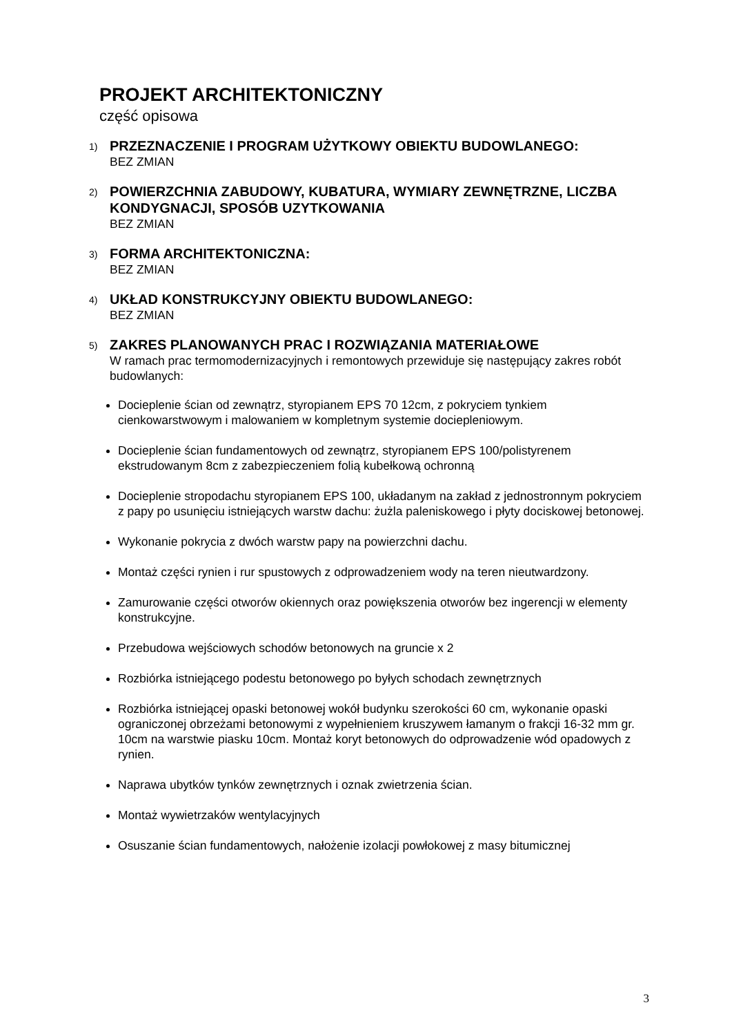PROJEKT ARCHITEKTONICZNY
część opisowa
1)
PRZEZNACZENIE I PROGRAM UŻYTKOWY OBIEKTU BUDOWLANEGO:
BEZ ZMIAN
2)
POWIERZCHNIA ZABUDOWY, KUBATURA, WYMIARY ZEWNĘTRZNE, LICZBA KONDYGNACJI, SPOSÓB UZYTKOWANIA
BEZ ZMIAN
3)
FORMA ARCHITEKTONICZNA:
BEZ ZMIAN
4)
UKŁAD KONSTRUKCYJNY OBIEKTU BUDOWLANEGO:
BEZ ZMIAN
5)
ZAKRES PLANOWANYCH PRAC I ROZWIĄZANIA MATERIAŁOWE
W ramach prac termomodernizacyjnych i remontowych przewiduje się następujący zakres robót budowlanych:
Docieplenie ścian od zewnątrz, styropianem EPS 70 12cm, z pokryciem tynkiem cienkowarstwowym i malowaniem w kompletnym systemie docieplenio­wym.
Docieplenie ścian fundamentowych od zewnątrz, styropianem EPS 100/polistyrenem ekstrudowanym 8cm z zabezpieczeniem folią kubełkową ochronną
Docieplenie stropodachu styropianem EPS 100, układanym na zakład z jednostronnym pokryciem z papy po usunięciu istniejących warstw dachu: żużla paleniskowego i płyty dociskowej betonowej.
Wykonanie pokrycia z dwóch warstw papy na powierzchni dachu.
Montaż części rynien i rur spustowych z odprowadzeniem wody na teren nieutwardzony.
Zamurowanie części otworów okiennych oraz powiększenia otworów bez ingerencji w elementy konstrukcyjne.
Przebudowa wejściowych schodów betonowych na gruncie x 2
Rozbiórka istniejącego podestu betonowego po byłych schodach zewnętrznych
Rozbiórka istniejącej opaski betonowej wokół budynku szerokości 60 cm, wykonanie opaski ograniczonej obrzeżami betonowymi z wypełnieniem kruszywem łamanym o frakcji 16-32 mm gr. 10cm na warstwie piasku 10cm. Montaż koryt betonowych do odprowadzenie wód opadowych z rynien.
Naprawa ubytków tynków zewnętrznych i oznak zwietrzenia ścian.
Montaż wywietrzaków wentylacyjnych
Osuszanie ścian fundamentowych, nałożenie izolacji powłokowej z masy bitumicznej
3